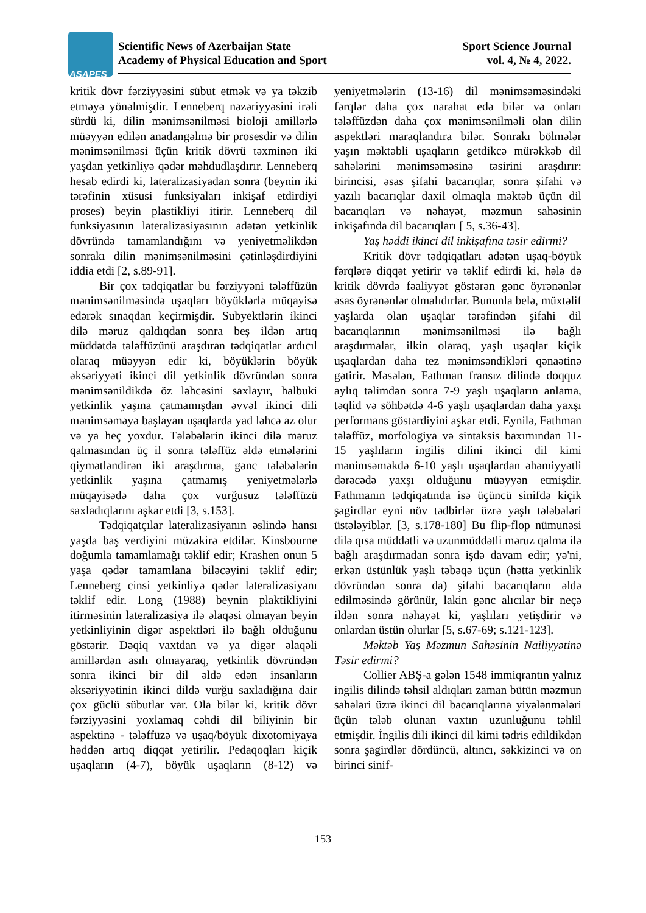ASAPES
Scientific News of Azerbaijan State
Academy of Physical Education and Sport
Sport Science Journal
vol. 4, № 4, 2022.
kritik dövr fərziyyəsini sübut etmək və ya təkzib etməyə yönəlmişdir. Lenneberq nəzəriyyəsini irəli sürdü ki, dilin mənimsənilməsi bioloji amillərlə müəyyən edilən anadangəlmə bir prosesdir və dilin mənimsənilməsi üçün kritik dövrü təxminən iki yaşdan yetkinliyə qədər məhdudlaşdırır. Lenneberq hesab edirdi ki, lateralizasiyadan sonra (beynin iki tərəfinin xüsusi funksiyaları inkişaf etdirdiyi proses) beyin plastikliyi itirir. Lenneberq dil funksiyasının lateralizasiyasının adətən yetkinlik dövründə tamamlandığını və yeniyetməlikdən sonrakı dilin mənimsənilməsini çətinləşdirdiyini iddia etdi [2, s.89-91].
Bir çox tədqiqatlar bu fərziyyəni tələffüzün mənimsənilməsində uşaqları böyüklərlə müqayisə edərək sınaqdan keçirmişdir. Subyektlərin ikinci dilə məruz qaldıqdan sonra beş ildən artıq müddətdə tələffüzünü araşdıran tədqiqatlar ardıcıl olaraq müəyyən edir ki, böyüklərin böyük əksəriyyəti ikinci dil yetkinlik dövründən sonra mənimsənildikdə öz ləhcəsini saxlayır, halbuki yetkinlik yaşına çatmamışdan əvvəl ikinci dili mənimsəməyə başlayan uşaqlarda yad ləhcə az olur və ya heç yoxdur. Tələbələrin ikinci dilə məruz qalmasından üç il sonra tələffüz əldə etmələrini qiymətləndirən iki araşdırma, gənc tələbələrin yetkinlik yaşına çatmamış yeniyetmələrlə müqayisədə daha çox vurğusuz tələffüzü saxladıqlarını aşkar etdi [3, s.153].
Tədqiqatçılar lateralizasiyanın əslində hansı yaşda baş verdiyini müzakirə etdilər. Kinsbourne doğumla tamamlamağı təklif edir; Krashen onun 5 yaşa qədər tamamlana biləcəyini təklif edir; Lenneberg cinsi yetkinliyə qədər lateralizasiyanı təklif edir. Long (1988) beynin plaktikliyini itirməsinin lateralizasiya ilə əlaqəsi olmayan beyin yetkinliyinin digər aspektləri ilə bağlı olduğunu göstərir. Dəqiq vaxtdan və ya digər əlaqəli amillərdən asılı olmayaraq, yetkinlik dövründən sonra ikinci bir dil əldə edən insanların əksəriyyətinin ikinci dildə vurğu saxladığına dair çox güclü sübutlar var. Ola bilər ki, kritik dövr fərziyyəsini yoxlamaq cəhdi dil biliyinin bir aspektinə - tələffüzə və uşaq/böyük dixotomiyaya həddən artıq diqqət yetirilir. Pedaqoqları kiçik uşaqların (4-7), böyük uşaqların (8-12) və yeniyetmələrin (13-16) dil mənimsəməsindəki fərqlər daha çox narahat edə bilər və onları tələffüzdən daha çox mənimsənilməli olan dilin aspektləri maraqlandıra bilər. Sonrakı bölmələr yaşın məktəbli uşaqların getdikcə mürəkkəb dil sahələrini mənimsəməsinə təsirini araşdırır: birincisi, əsas şifahi bacarıqlar, sonra şifahi və yazılı bacarıqlar daxil olmaqla məktəb üçün dil bacarıqları və nəhayət, məzmun sahəsinin inkişafında dil bacarıqları [ 5, s.36-43].
Yaş həddi ikinci dil inkişafına təsir edirmi?
Kritik dövr tədqiqatları adətən uşaq-böyük fərqlərə diqqət yetirir və təklif edirdi ki, hələ də kritik dövrdə fəaliyyət göstərən gənc öyrənənlər əsas öyrənənlər olmalıdırlar. Bununla belə, müxtəlif yaşlarda olan uşaqlar tərəfindən şifahi dil bacarıqlarının mənimsənilməsi ilə bağlı araşdırmalar, ilkin olaraq, yaşlı uşaqlar kiçik uşaqlardan daha tez mənimsəndikləri qənaətinə gətirir. Məsələn, Fathman fransız dilində doqquz aylıq təlimdən sonra 7-9 yaşlı uşaqların anlama, təqlid və söhbətdə 4-6 yaşlı uşaqlardan daha yaxşı performans göstərdiyini aşkar etdi. Eynilə, Fathman tələffüz, morfologiya və sintaksis baxımından 11-15 yaşlıların ingilis dilini ikinci dil kimi mənimsəməkdə 6-10 yaşlı uşaqlardan əhəmiyyətli dərəcədə yaxşı olduğunu müəyyən etmişdir. Fathmanın tədqiqatında isə üçüncü sinifdə kiçik şagirdlər eyni növ tədbirlər üzrə yaşlı tələbələri üstələyiblər. [3, s.178-180] Bu flip-flop nümunəsi dilə qısa müddətli və uzunmüddətli məruz qalma ilə bağlı araşdırmadan sonra işdə davam edir; yə'ni, erkən üstünlük yaşlı təbəqə üçün (hətta yetkinlik dövründən sonra da) şifahi bacarıqların əldə edilməsində görünür, lakin gənc alıcılar bir neçə ildən sonra nəhayət ki, yaşlıları yetişdirir və onlardan üstün olurlar [5, s.67-69; s.121-123].
Məktəb Yaş Məzmun Sahəsinin Nailiyyətinə Təsir edirmi?
Collier ABŞ-a gələn 1548 immiqrantın yalnız ingilis dilində təhsil aldıqları zaman bütün məzmun sahələri üzrə ikinci dil bacarıqlarına yiyələnmələri üçün tələb olunan vaxtın uzunluğunu təhlil etmişdir. İngilis dili ikinci dil kimi tədris edildikdən sonra şagirdlər dördüncü, altıncı, səkkizinci və on birinci sinif-
153